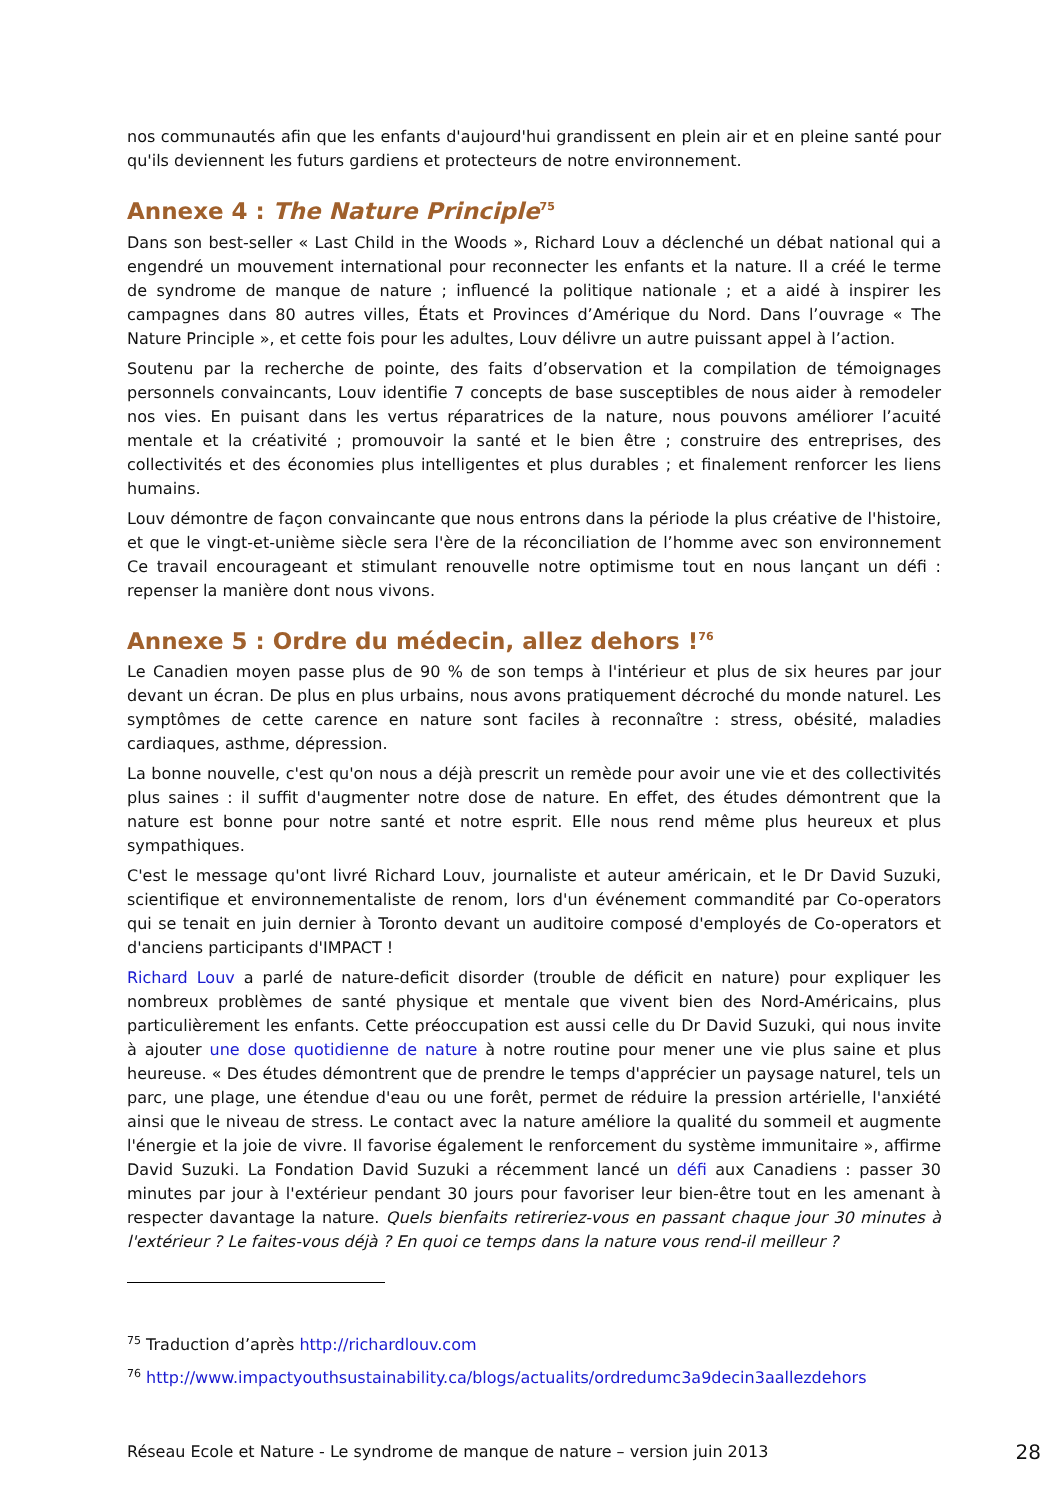nos communautés afin que les enfants d'aujourd'hui grandissent en plein air et en pleine santé pour qu'ils deviennent les futurs gardiens et protecteurs de notre environnement.
Annexe 4 : The Nature Principle<sup>75</sup>
Dans son best-seller « Last Child in the Woods », Richard Louv a déclenché un débat national qui a engendré un mouvement international pour reconnecter les enfants et la nature. Il a créé le terme de syndrome de manque de nature ; influencé la politique nationale ; et a aidé à inspirer les campagnes dans 80 autres villes, États et Provinces d’Amérique du Nord. Dans l’ouvrage « The Nature Principle », et cette fois pour les adultes, Louv délivre un autre puissant appel à l’action.
Soutenu par la recherche de pointe, des faits d’observation et la compilation de témoignages personnels convaincants, Louv identifie 7 concepts de base susceptibles de nous aider à remodeler nos vies. En puisant dans les vertus réparatrices de la nature, nous pouvons améliorer l’acuité mentale et la créativité ; promouvoir la santé et le bien être ; construire des entreprises, des collectivités et des économies plus intelligentes et plus durables ; et finalement renforcer les liens humains.
Louv démontre de façon convaincante que nous entrons dans la période la plus créative de l'histoire, et que le vingt-et-unième siècle sera l'ère de la réconciliation de l’homme avec son environnement Ce travail encourageant et stimulant renouvelle notre optimisme tout en nous lançant un défi : repenser la manière dont nous vivons.
Annexe 5 : Ordre du médecin, allez dehors !<sup>76</sup>
Le Canadien moyen passe plus de 90 % de son temps à l'intérieur et plus de six heures par jour devant un écran. De plus en plus urbains, nous avons pratiquement décroché du monde naturel. Les symptômes de cette carence en nature sont faciles à reconnaître : stress, obésité, maladies cardiaques, asthme, dépression.
La bonne nouvelle, c'est qu'on nous a déjà prescrit un remède pour avoir une vie et des collectivités plus saines : il suffit d'augmenter notre dose de nature. En effet, des études démontrent que la nature est bonne pour notre santé et notre esprit. Elle nous rend même plus heureux et plus sympathiques.
C'est le message qu'ont livré Richard Louv, journaliste et auteur américain, et le Dr David Suzuki, scientifique et environnementaliste de renom, lors d'un événement commandité par Co-operators qui se tenait en juin dernier à Toronto devant un auditoire composé d'employés de Co-operators et d'anciens participants d'IMPACT !
Richard Louv a parlé de nature-deficit disorder (trouble de déficit en nature) pour expliquer les nombreux problèmes de santé physique et mentale que vivent bien des Nord-Américains, plus particulièrement les enfants. Cette préoccupation est aussi celle du Dr David Suzuki, qui nous invite à ajouter une dose quotidienne de nature à notre routine pour mener une vie plus saine et plus heureuse. « Des études démontrent que de prendre le temps d'apprécier un paysage naturel, tels un parc, une plage, une étendue d'eau ou une forêt, permet de réduire la pression artérielle, l'anxiété ainsi que le niveau de stress. Le contact avec la nature améliore la qualité du sommeil et augmente l'énergie et la joie de vivre. Il favorise également le renforcement du système immunitaire », affirme David Suzuki. La Fondation David Suzuki a récemment lancé un défi aux Canadiens : passer 30 minutes par jour à l'extérieur pendant 30 jours pour favoriser leur bien-être tout en les amenant à respecter davantage la nature. Quels bienfaits retireriez-vous en passant chaque jour 30 minutes à l'extérieur ? Le faites-vous déjà ? En quoi ce temps dans la nature vous rend-il meilleur ?
<sup>75</sup> Traduction d’après http://richardlouv.com
<sup>76</sup> http://www.impactyouthsustainability.ca/blogs/actualits/ordredumc3a9decin3aallezdehors
Réseau Ecole et Nature - Le syndrome de manque de nature – version juin 2013 28